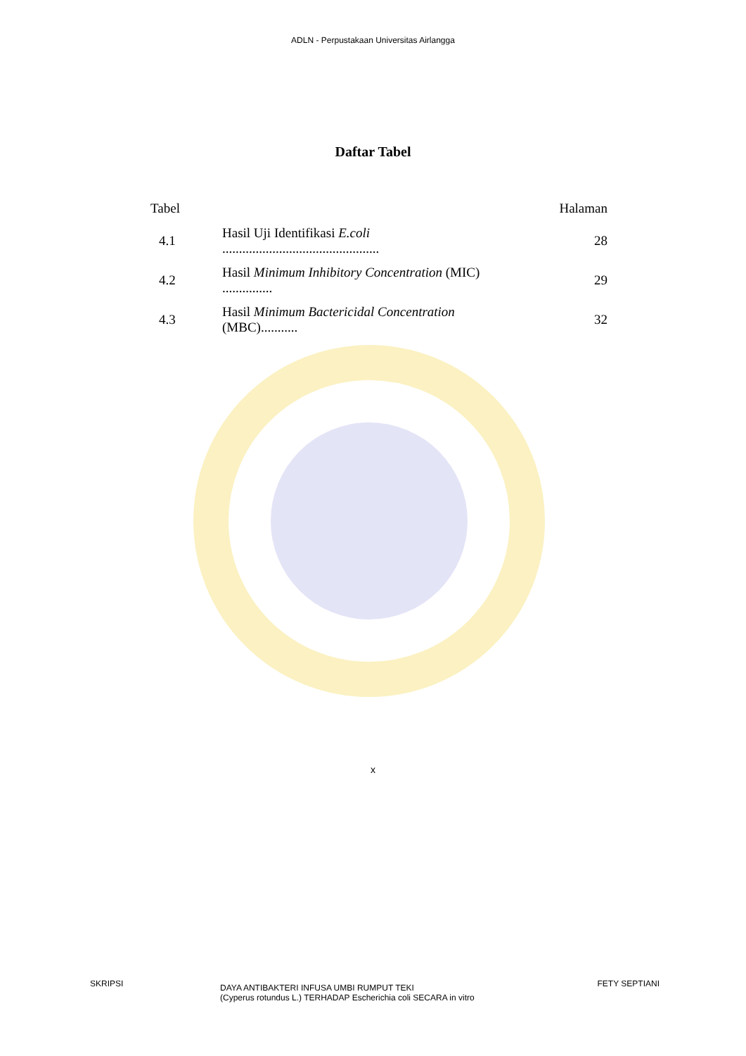ADLN - Perpustakaan Universitas Airlangga
Daftar Tabel
| Tabel | | Halaman |
| 4.1 | Hasil Uji Identifikasi E.coli ............................................... | 28 |
| 4.2 | Hasil Minimum Inhibitory Concentration (MIC) ............... | 29 |
| 4.3 | Hasil Minimum Bactericidal Concentration (MBC)........... | 32 |
x
SKRIPSI
DAYA ANTIBAKTERI INFUSA UMBI RUMPUT TEKI
(Cyperus rotundus L.) TERHADAP Escherichia coli SECARA in vitro
FETY SEPTIANI